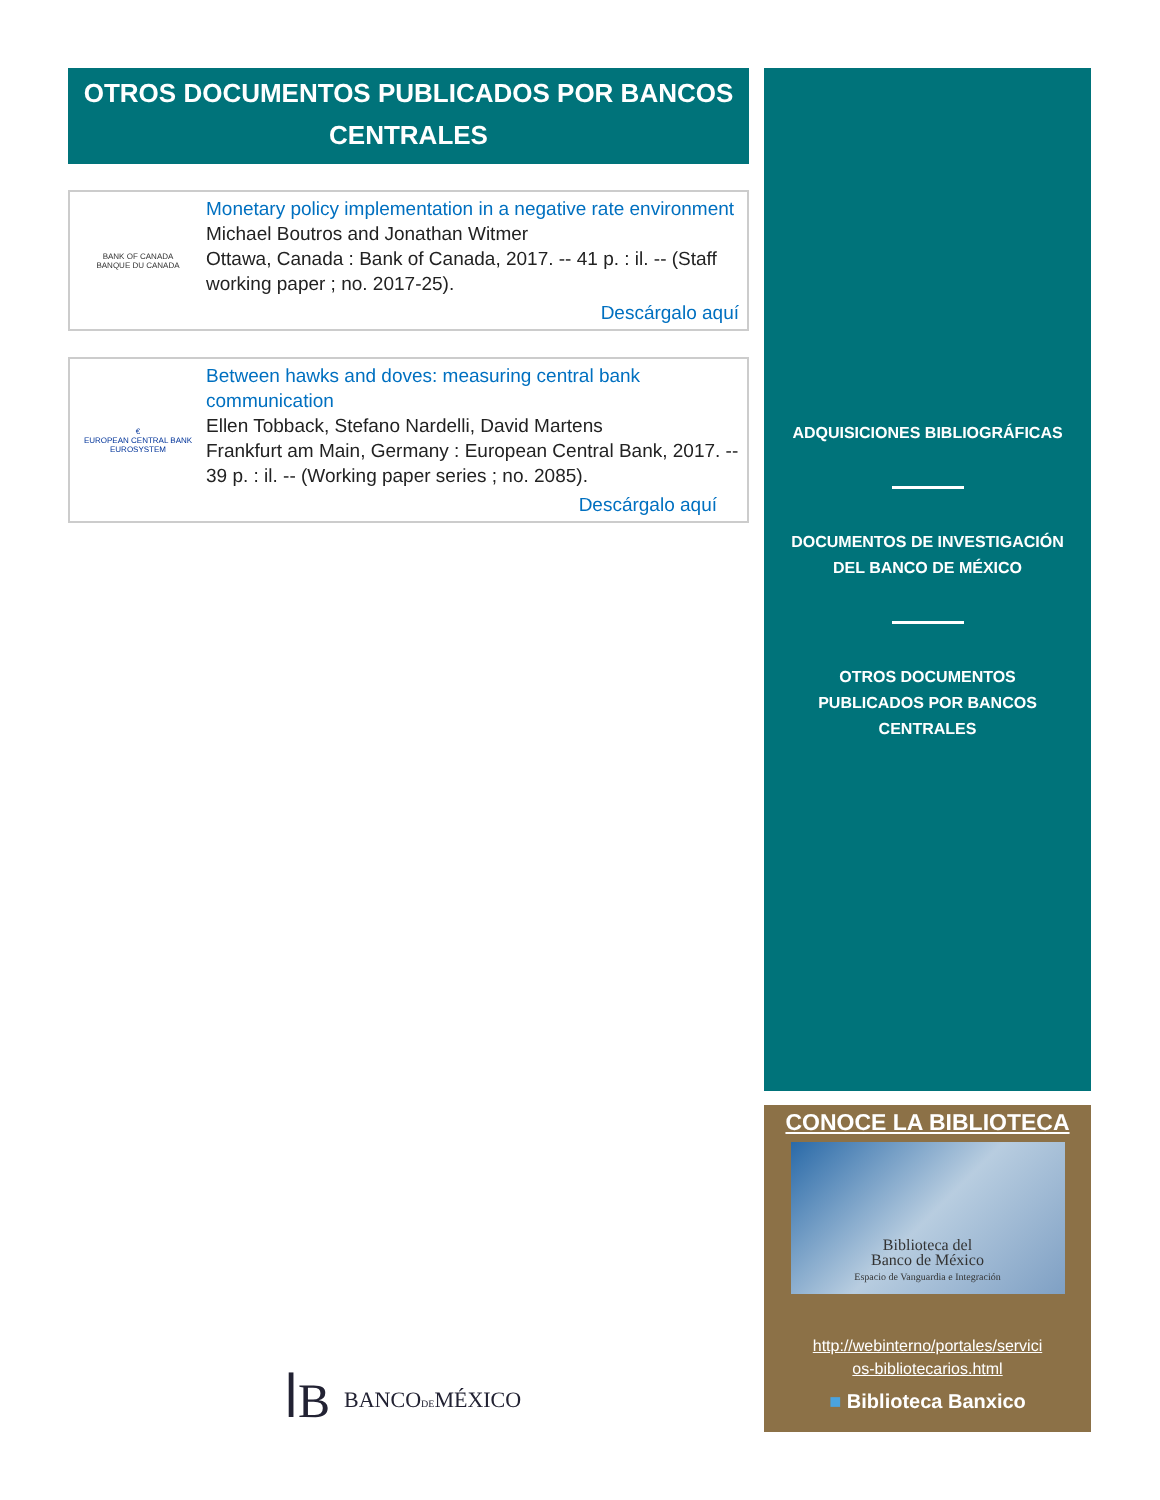OTROS DOCUMENTOS PUBLICADOS POR BANCOS CENTRALES
BANK OF CANADA
BANQUE DU CANADA
Monetary policy implementation in a negative rate environment
Michael Boutros and Jonathan Witmer
Ottawa, Canada : Bank of Canada, 2017. -- 41 p. : il. -- (Staff working paper ; no. 2017-25).
Descárgalo aquí
€
EUROPEAN CENTRAL BANK
EUROSYSTEM
Between hawks and doves: measuring central bank communication
Ellen Tobback, Stefano Nardelli, David Martens
Frankfurt am Main, Germany : European Central Bank, 2017. -- 39 p. : il. -- (Working paper series ; no. 2085).
Descárgalo aquí
ADQUISICIONES BIBLIOGRÁFICAS
DOCUMENTOS DE INVESTIGACIÓN
DEL BANCO DE MÉXICO
OTROS DOCUMENTOS
PUBLICADOS POR BANCOS
CENTRALES
CONOCE LA BIBLIOTECA
Biblioteca del
Banco de México
Espacio de Vanguardia e Integración
http://webinterno/portales/servici
os-bibliotecarios.html
■ Biblioteca Banxico
ꟾB BANCODEMÉXICO